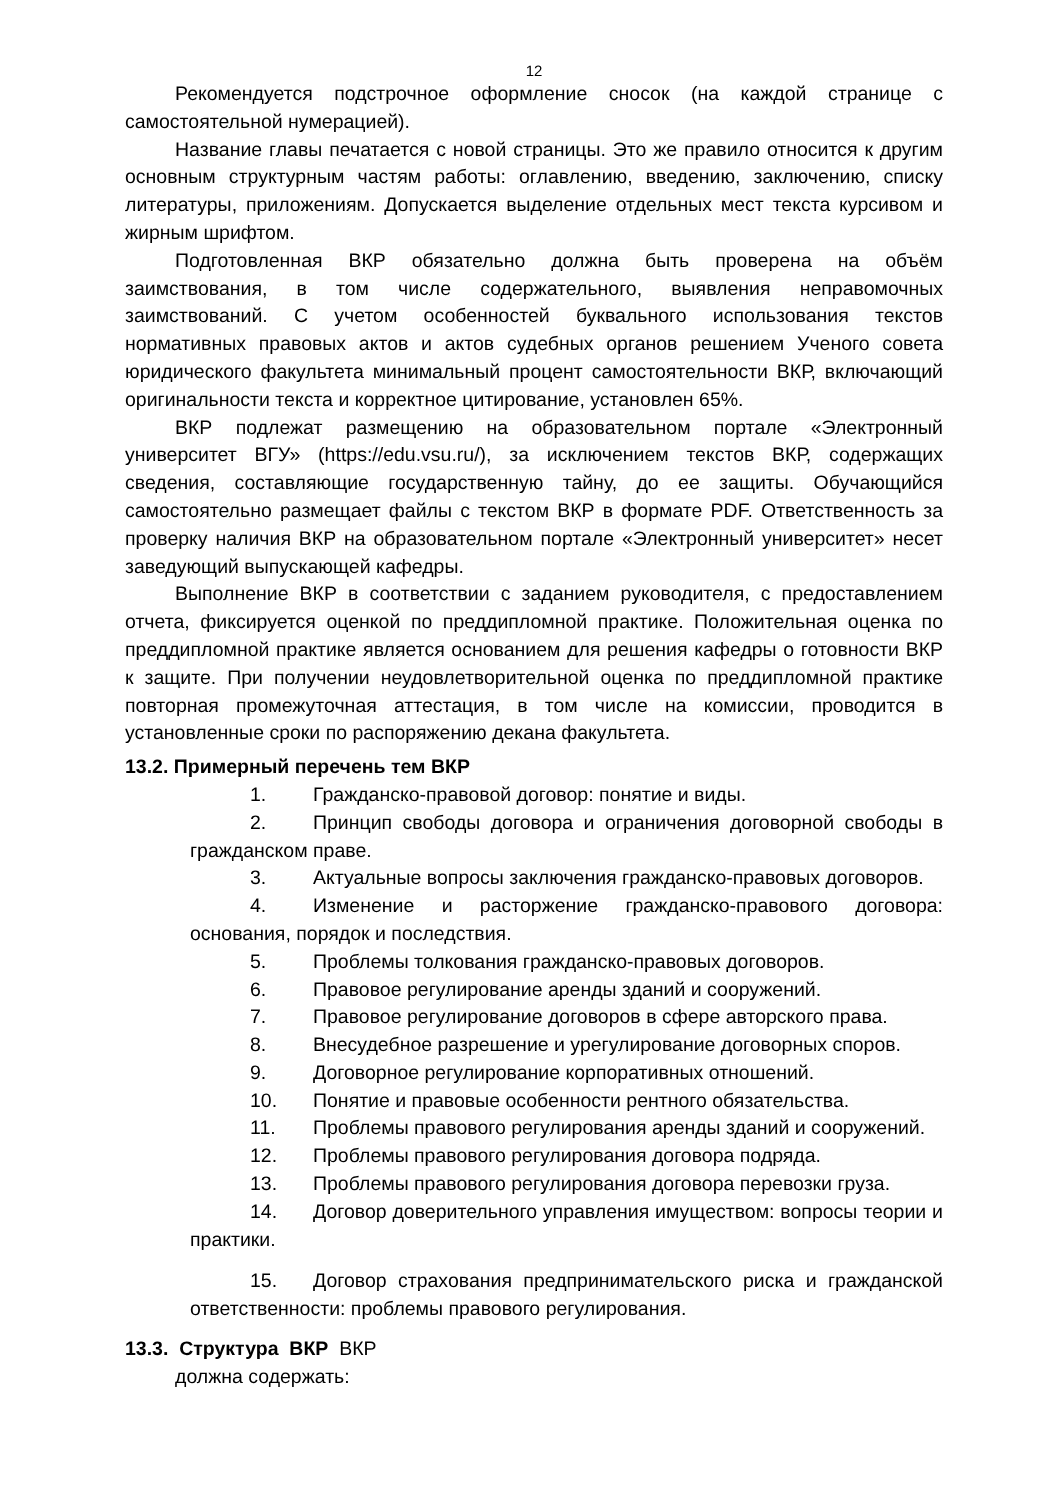12
Рекомендуется подстрочное оформление сносок (на каждой странице с самостоятельной нумерацией).
Название главы печатается с новой страницы. Это же правило относится к другим основным структурным частям работы: оглавлению, введению, заключению, списку литературы, приложениям. Допускается выделение отдельных мест текста курсивом и жирным шрифтом.
Подготовленная ВКР обязательно должна быть проверена на объём заимствования, в том числе содержательного, выявления неправомочных заимствований. С учетом особенностей буквального использования текстов нормативных правовых актов и актов судебных органов решением Ученого совета юридического факультета минимальный процент самостоятельности ВКР, включающий оригинальности текста и корректное цитирование, установлен 65%.
ВКР подлежат размещению на образовательном портале «Электронный университет ВГУ» (https://edu.vsu.ru/), за исключением текстов ВКР, содержащих сведения, составляющие государственную тайну, до ее защиты. Обучающийся самостоятельно размещает файлы с текстом ВКР в формате PDF. Ответственность за проверку наличия ВКР на образовательном портале «Электронный университет» несет заведующий выпускающей кафедры.
Выполнение ВКР в соответствии с заданием руководителя, с предоставлением отчета, фиксируется оценкой по преддипломной практике. Положительная оценка по преддипломной практике является основанием для решения кафедры о готовности ВКР к защите. При получении неудовлетворительной оценка по преддипломной практике повторная промежуточная аттестация, в том числе на комиссии, проводится в установленные сроки по распоряжению декана факультета.
13.2. Примерный перечень тем ВКР
1. Гражданско-правовой договор: понятие и виды.
2. Принцип свободы договора и ограничения договорной свободы в гражданском праве.
3. Актуальные вопросы заключения гражданско-правовых договоров.
4. Изменение и расторжение гражданско-правового договора: основания, порядок и последствия.
5. Проблемы толкования гражданско-правовых договоров.
6. Правовое регулирование аренды зданий и сооружений.
7. Правовое регулирование договоров в сфере авторского права.
8. Внесудебное разрешение и урегулирование договорных споров.
9. Договорное регулирование корпоративных отношений.
10. Понятие и правовые особенности рентного обязательства.
11. Проблемы правового регулирования аренды зданий и сооружений.
12. Проблемы правового регулирования договора подряда.
13. Проблемы правового регулирования договора перевозки груза.
14. Договор доверительного управления имуществом: вопросы теории и практики.
15. Договор страхования предпринимательского риска и гражданской ответственности: проблемы правового регулирования.
13.3. Структура ВКР ВКР
должна содержать: